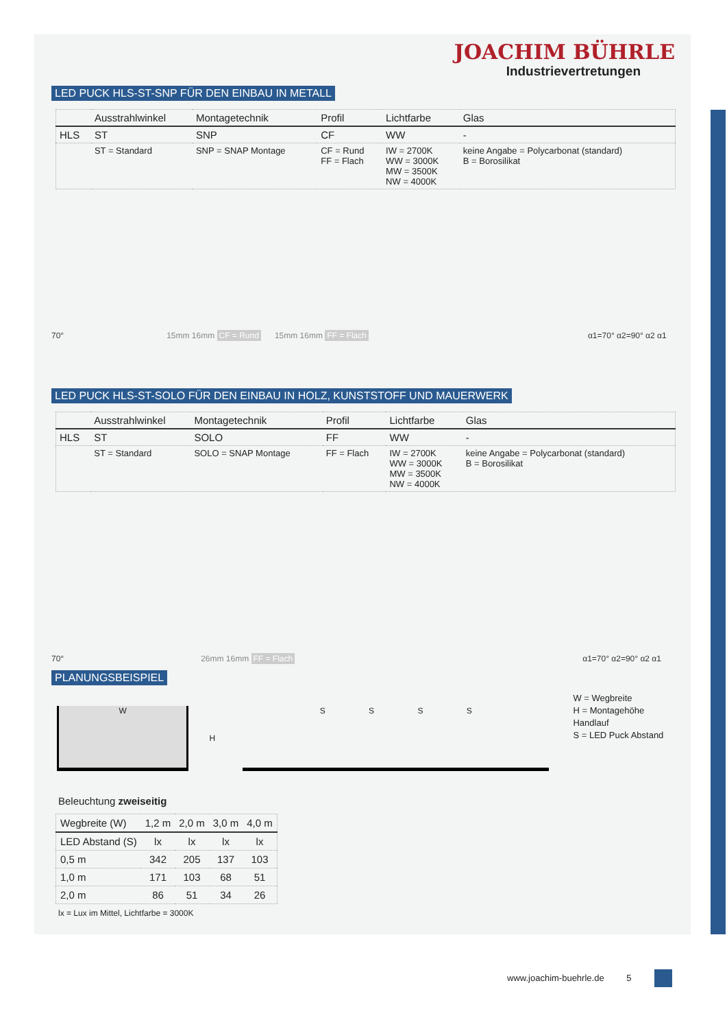JOACHIM BÜHRLE
Industrievertretungen
LED PUCK HLS-ST-SNP FÜR DEN EINBAU IN METALL
| | Ausstrahlwinkel | Montagetechnik | Profil | Lichtfarbe | Glas |
| --- | --- | --- | --- | --- | --- |
| HLS | ST | SNP | CF | WW | - |
| | ST = Standard | SNP = SNAP Montage | CF = Rund FF = Flach | IW = 2700K WW = 3000K MW = 3500K NW = 4000K | keine Angabe = Polycarbonat (standard) B = Borosilikat |
70° 15mm 16mm CF = Rund 15mm 16mm FF = Flach α1=70° α2=90° α2 α1
LED PUCK HLS-ST-SOLO FÜR DEN EINBAU IN HOLZ, KUNSTSTOFF UND MAUERWERK
| | Ausstrahlwinkel | Montagetechnik | Profil | Lichtfarbe | Glas |
| --- | --- | --- | --- | --- | --- |
| HLS | ST | SOLO | FF | WW | - |
| | ST = Standard | SOLO = SNAP Montage | FF = Flach | IW = 2700K WW = 3000K MW = 3500K NW = 4000K | keine Angabe = Polycarbonat (standard) B = Borosilikat |
70° 26mm 16mm FF = Flach α1=70° α2=90° α2 α1
PLANUNGSBEISPIEL
W
H
S S S S
W = Wegbreite
H = Montagehöhe Handlauf
S = LED Puck Abstand
Beleuchtung zweiseitig
| Wegbreite (W) | 1,2 m | 2,0 m | 3,0 m | 4,0 m |
| --- | --- | --- | --- | --- |
| LED Abstand (S) | lx | lx | lx | lx |
| 0,5 m | 342 | 205 | 137 | 103 |
| 1,0 m | 171 | 103 | 68 | 51 |
| 2,0 m | 86 | 51 | 34 | 26 |
lx = Lux im Mittel, Lichtfarbe = 3000K
www.joachim-buehrle.de 5